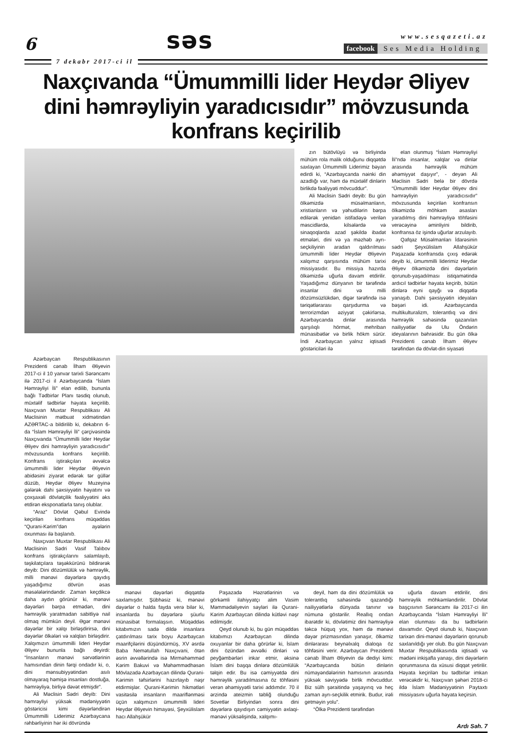6
səs
www.sesqazeti.az
facebook Ses Media Holding
7 dekabr 2017-ci il
Naxçıvanda “Ümummilli lider Heydər Əliyev dini həmrəyliyin yaradıcısıdır” mövzusunda konfrans keçirilib
zın bütövlüyü və birliyində mühüm rola malik olduğunu diqqətdə saxlayan Ümummilli Liderimiz bəyan edirdi ki, “Azərbaycanda nəinki din azadlığı var, həm də müxtəlif dinlərin birlikdə fəaliyyəti mövcuddur”.
Ali Məclisin Sədri deyib: Bu gün ölkəmizdə müsəlmanların, xristianların və yəhudilərin bərpa edilərək yenidən istifadəyə verilən məscidlərdə, kilsələrdə və sinaqoqlarda azad şəkildə ibadət etmələri, dini və ya məzhəb ayrı-seçkiliyinin aradan qaldırılması ümummilli lider Heydər Əliyevin xalqımız qarşısında mühüm tarixi missiyasıdır. Bu missiya hazırda ölkəmizdə uğurla davam etdirilir. Yaşadığımız dünyanın bir tərəfində insanlar dini və milli dözümsüzlükdən, digər tərəfində isə təriqətlərarası qarşıdurma və terrorizmdən əziyyət çəkirlərsə, Azərbaycanda dinlər arasında qarşılıqlı hörmət, mehriban münasibətlər və birlik hökm sürür. İndi Azərbaycan yalnız iqtisadi göstəriciləri ilə
elan olunmuş “İslam Həmrəyliyi İli”ndə insanlar, xalqlar və dinlər arasında həmrəylik mühüm əhəmiyyət daşıyır”, - deyən Ali Məclisin Sədri belə bir dövrdə “Ümummilli lider Heydər Əliyev dini həmrəyliyin yaradıcısıdır” mövzusunda keçirilən konfransın ölkəmizdə möhkəm əsasları yaradılmış dini həmrəyliyə töhfəsini verəcəyinə əminliyini bildirib, konfransa öz işində uğurlar arzulayıb.
Qafqaz Müsəlmanları İdarəsinin sədri Şeyxülislam Allahşükür Paşazadə konfransda çıxış edərək deyib ki, ümummilli liderimiz Heydər Əliyev ölkəmizdə dini dəyərlərin qorunub-yaşadılması istiqamətində ardıcıl tədbirlər həyata keçirib, bütün dinlərə eyni qayğı və diqqətlə yanaşıb. Dahi şəxsiyyətin ideyaları bəşəri idi. Azərbaycanda multikulturalizm, tolerantlıq və dini həmrəylik sahəsində qazanılan nailiyyətlər də Ulu Öndərin ideyalarının bəhrəsidir. Bu gün ölkə Prezidenti cənab İlham Əliyev tərəfindən də dövlət-din siyasəti
Azərbaycan Respublikasının Prezidenti cənab İlham Əliyevin 2017-ci il 10 yanvar tarixli Sərəncamı ilə 2017-ci il Azərbaycanda “İslam Həmrəyliyi İli” elan edilib, bununla bağlı Tədbirlər Planı təsdiq olunub, müxtəlif tədbirlər həyata keçirilib. Naxçıvan Muxtar Respublikası Ali Məclisinin mətbuat xidmətindən AZƏRTAC-a bildirilib ki, dekabrın 6-da “İslam Həmrəyliyi İli” çərçivəsində Naxçıvanda “Ümummilli lider Heydər Əliyev dini həmrəyliyin yaradıcısıdır” mövzusunda konfrans keçirilib. Konfrans iştirakçıları əvvəlcə ümummilli lider Heydər Əliyevin abidəsini ziyarət edərək tər güllər düzüb, Heydər Əliyev Muzeyinə gələrək dahi şəxsiyyətin həyatını və çoxşaxəli dövlətçilik fəaliyyətini əks etdirən eksponatlarla tanış olublar.
“Araz” Dövlət Qəbul Evində keçirilən konfrans müqəddəs “Qurani-Kərim”dən ayələrin oxunması ilə başlanıb.
Naxçıvan Muxtar Respublikası Ali Məclisinin Sədri Vasif Talıbov konfrans iştirakçılarını salamlayıb, təşkilatçılara təşəkkürünü bildirərək deyib: Dini dözümlülük və həmrəylik, milli mənəvi dəyərlərə qayıdış yaşadığımız dövrün əsas məsələlərindəndir. Zaman keçdikcə daha aydın görünür ki, mənəvi dəyərləri bərpa etmədən, dini həmrəylik yaratmadan sabitliyə nail olmaq mümkün deyil. Əgər mənəvi dəyərlər bir xalqı birləşdirirsə, dini dəyərlər ölkələri və xalqları birləşdirir. Xalqımızın ümummilli lideri Heydər Əliyev bununla bağlı deyirdi: “İnsanların mənəvi sərvətlərinin hamısından dinin fərqi ondadır ki, o, dini mənsubiyyətindən asılı olmayaraq həmişə insanları dostluğa, həmrəyliyə, birliyə dəvət etmişdir”.
Ali Məclisin Sədri deyib: Dini həmrəyliyi yüksək mədəniyyətin göstəricisi kimi dəyərləndirən Ümummilli Liderimiz Azərbaycana rəhbərliyinin hər iki dövründə
mənəvi dəyərləri diqqətdə saxlamışdır. Şübhəsiz ki, mənəvi dəyərlər o halda fayda verə bilər ki, insanlarda bu dəyərlərə şüurlu münasibət formalaşsın. Müqəddəs kitabımızın sadə dildə insanlara çatdırılması tarix boyu Azərbaycan maarifçilərini düşündürmüş, XV əsrdə Baba Nemətullah Naxçıvani, ötən əsrin əvvəllərində isə Mirməhəmməd Kərim Bakuvi və Məhəmmədhəsən Mövlazadə Azərbaycan dilində Qurani-Kərimin təfsirlərini hazırlayıb nəşr etdirmişlər. Qurani-Kərimin hikmətləri vasitəsilə insanların maariflənməsi üçün xalqımızın ümummilli lideri Heydər Əliyevin himayəsi, Şeyxülislam hacı Allahşükür
Paşazadə Həzrətlərinin və görkəmli ilahiyyatçı alim Vasim Məmmədəliyevin səyləri ilə Qurani-Kərim Azərbaycan dilində kütləvi nəşr edilmişdir.
Qeyd olunub ki, bu gün müqəddəs kitabımızı Azərbaycan dilində oxuyanlar bir daha görürlər ki, İslam dini özündən əvvəlki dinləri və peyğəmbərləri inkar etmir, əksinə İslam dini başqa dinlərə dözümlülük təlqin edir. Bu isə cəmiyyətdə dini həmrəylik yaradılmasına öz töhfəsini verən əhəmiyyətli tarixi addımdır. 70 il ərzində ateizmin təbliğ olunduğu Sovetlər Birliyindən sonra dini dəyərlərə qayıdışın cəmiyyətin əxlaqi-mənəvi yüksəlişində, xalqımı-
deyil, həm də dini dözümlülük və tolerantlıq sahəsində qazandığı nailiyyətlərlə dünyada tanınır və nümunə göstərilir. Reallıq ondan ibarətdir ki, dövlətimiz dini həmrəyliyə təkcə hüquq yox, həm də mənəvi dəyər prizmasından yanaşır, ölkəmiz dinlərarası beynəlxalq dialoqa öz töhfəsini verir. Azərbaycan Prezidenti cənab İlham Əliyevin də dediyi kimi: “Azərbaycanda bütün dinlərin nümayəndələrinin hamısının arasında yüksək səviyyədə birlik mövcuddur. Biz sülh şəraitində yaşayırıq və heç zaman ayrı-seçkilik etmirik. Budur, irəli getməyin yolu”.
“Ölkə Prezidenti tərəfindən
uğurla davam etdirilir, dini həmrəylik möhkəmləndirilir. Dövlət başçısının Sərəncamı ilə 2017-ci ilin Azərbaycanda “İslam Həmrəyliyi İli” elan olunması da bu tədbirlərin davamıdır. Qeyd olunub ki, Naxçıvan tarixən dini-mənəvi dəyərlərin qorunub saxlanıldığı yer olub. Bu gün Naxçıvan Muxtar Respublikasında iqtisadi və mədəni inkişafla yanaşı, dini dəyərlərin qorunmasına da xüsusi diqqət yetirilir. Həyata keçirilən bu tədbirlər imkan verəcəkdir ki, Naxçıvan şəhəri 2018-ci ildə İslam Mədəniyyətinin Paytaxtı missiyasını uğurla həyata keçirsin.
Ardı Səh. 7